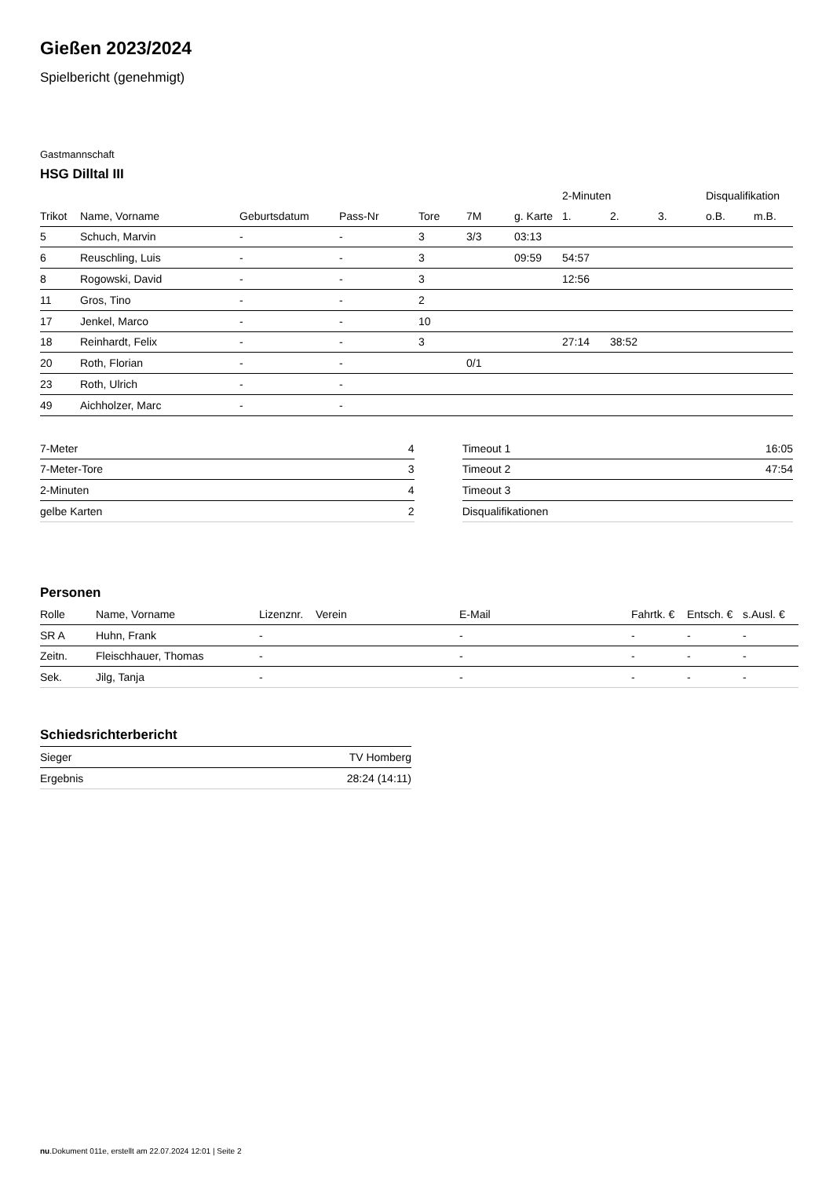Gießen 2023/2024
Spielbericht (genehmigt)
Gastmannschaft
HSG Dilltal III
| | | | | | | | 2-Minuten | | | Disqualifikation | |
| --- | --- | --- | --- | --- | --- | --- | --- | --- | --- | --- | --- |
| Trikot | Name, Vorname | Geburtsdatum | Pass-Nr | Tore | 7M | g. Karte | 1. | 2. | 3. | o.B. | m.B. |
| 5 | Schuch, Marvin | - | - | 3 | 3/3 | 03:13 | | | | | |
| 6 | Reuschling, Luis | - | - | 3 | | 09:59 | 54:57 | | | | |
| 8 | Rogowski, David | - | - | 3 | | | 12:56 | | | | |
| 11 | Gros, Tino | - | - | 2 | | | | | | | |
| 17 | Jenkel, Marco | - | - | 10 | | | | | | | |
| 18 | Reinhardt, Felix | - | - | 3 | | | 27:14 | 38:52 | | | |
| 20 | Roth, Florian | - | - | | 0/1 | | | | | | |
| 23 | Roth, Ulrich | - | - | | | | | | | | |
| 49 | Aichholzer, Marc | - | - | | | | | | | | |
| 7-Meter | 4 |
| 7-Meter-Tore | 3 |
| 2-Minuten | 4 |
| gelbe Karten | 2 |
| Timeout 1 | 16:05 |
| Timeout 2 | 47:54 |
| Timeout 3 | |
| Disqualifikationen | |
Personen
| Rolle | Name, Vorname | Lizenznr. | Verein | E-Mail | Fahrtk. € | Entsch. € | s.Ausl. € |
| --- | --- | --- | --- | --- | --- | --- | --- |
| SR A | Huhn, Frank | - | | - | - | - | - |
| Zeitn. | Fleischhauer, Thomas | - | | - | - | - | - |
| Sek. | Jilg, Tanja | - | | - | - | - | - |
Schiedsrichterbericht
| Sieger | TV Homberg |
| Ergebnis | 28:24 (14:11) |
nu.Dokument 011e, erstellt am 22.07.2024 12:01 | Seite 2